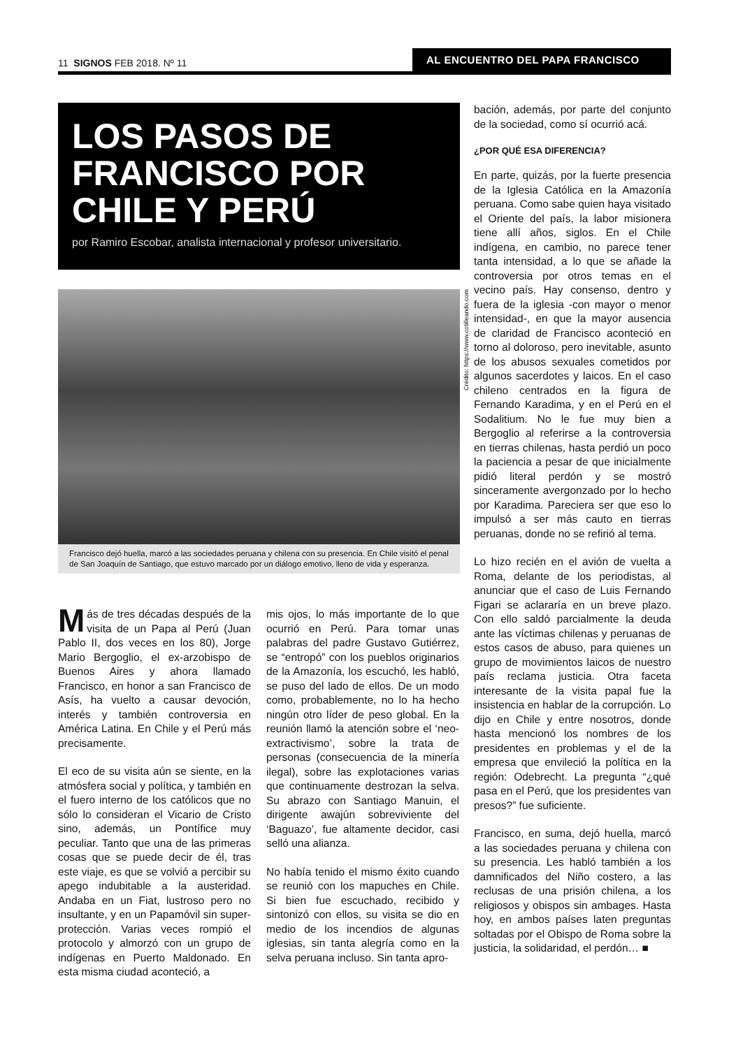11 SIGNOS FEB 2018. Nº 11
AL ENCUENTRO DEL PAPA FRANCISCO
LOS PASOS DE FRANCISCO POR CHILE Y PERÚ
por Ramiro Escobar, analista internacional y profesor universitario.
Crédito: https://www.cotilleando.com
Francisco dejó huella, marcó a las sociedades peruana y chilena con su presencia. En Chile visitó el penal de San Joaquín de Santiago, que estuvo marcado por un diálogo emotivo, lleno de vida y esperanza.
Más de tres décadas después de la visita de un Papa al Perú (Juan Pablo II, dos veces en los 80), Jorge Mario Bergoglio, el ex-arzobispo de Buenos Aires y ahora llamado Francisco, en honor a san Francisco de Asís, ha vuelto a causar devoción, interés y también controversia en América Latina. En Chile y el Perú más precisamente.
El eco de su visita aún se siente, en la atmósfera social y política, y también en el fuero interno de los católicos que no sólo lo consideran el Vicario de Cristo sino, además, un Pontífice muy peculiar. Tanto que una de las primeras cosas que se puede decir de él, tras este viaje, es que se volvió a percibir su apego indubitable a la austeridad. Andaba en un Fiat, lustroso pero no insultante, y en un Papamóvil sin super-protección. Varias veces rompió el protocolo y almorzó con un grupo de indígenas en Puerto Maldonado. En esta misma ciudad aconteció, a
mis ojos, lo más importante de lo que ocurrió en Perú. Para tomar unas palabras del padre Gustavo Gutiérrez, se “entropó” con los pueblos originarios de la Amazonía, los escuchó, les habló, se puso del lado de ellos. De un modo como, probablemente, no lo ha hecho ningún otro líder de peso global. En la reunión llamó la atención sobre el ‘neo-extractivismo’, sobre la trata de personas (consecuencia de la minería ilegal), sobre las explotaciones varias que continuamente destrozan la selva. Su abrazo con Santiago Manuin, el dirigente awajún sobreviviente del ‘Baguazo’, fue altamente decidor, casi selló una alianza.
No había tenido el mismo éxito cuando se reunió con los mapuches en Chile. Si bien fue escuchado, recibido y sintonizó con ellos, su visita se dio en medio de los incendios de algunas iglesias, sin tanta alegría como en la selva peruana incluso. Sin tanta apro-
bación, además, por parte del conjunto de la sociedad, como sí ocurrió acá.
¿POR QUÉ ESA DIFERENCIA?
En parte, quizás, por la fuerte presencia de la Iglesia Católica en la Amazonía peruana. Como sabe quien haya visitado el Oriente del país, la labor misionera tiene allí años, siglos. En el Chile indígena, en cambio, no parece tener tanta intensidad, a lo que se añade la controversia por otros temas en el vecino país. Hay consenso, dentro y fuera de la iglesia -con mayor o menor intensidad-, en que la mayor ausencia de claridad de Francisco aconteció en torno al doloroso, pero inevitable, asunto de los abusos sexuales cometidos por algunos sacerdotes y laicos. En el caso chileno centrados en la figura de Fernando Karadima, y en el Perú en el Sodalitium. No le fue muy bien a Bergoglio al referirse a la controversia en tierras chilenas, hasta perdió un poco la paciencia a pesar de que inicialmente pidió literal perdón y se mostró sinceramente avergonzado por lo hecho por Karadima. Pareciera ser que eso lo impulsó a ser más cauto en tierras peruanas, donde no se refirió al tema.
Lo hizo recién en el avión de vuelta a Roma, delante de los periodistas, al anunciar que el caso de Luis Fernando Figari se aclararía en un breve plazo. Con ello saldó parcialmente la deuda ante las víctimas chilenas y peruanas de estos casos de abuso, para quienes un grupo de movimientos laicos de nuestro país reclama justicia. Otra faceta interesante de la visita papal fue la insistencia en hablar de la corrupción. Lo dijo en Chile y entre nosotros, donde hasta mencionó los nombres de los presidentes en problemas y el de la empresa que envileció la política en la región: Odebrecht. La pregunta “¿qué pasa en el Perú, que los presidentes van presos?” fue suficiente.
Francisco, en suma, dejó huella, marcó a las sociedades peruana y chilena con su presencia. Les habló también a los damnificados del Niño costero, a las reclusas de una prisión chilena, a los religiosos y obispos sin ambages. Hasta hoy, en ambos países laten preguntas soltadas por el Obispo de Roma sobre la justicia, la solidaridad, el perdón… ■